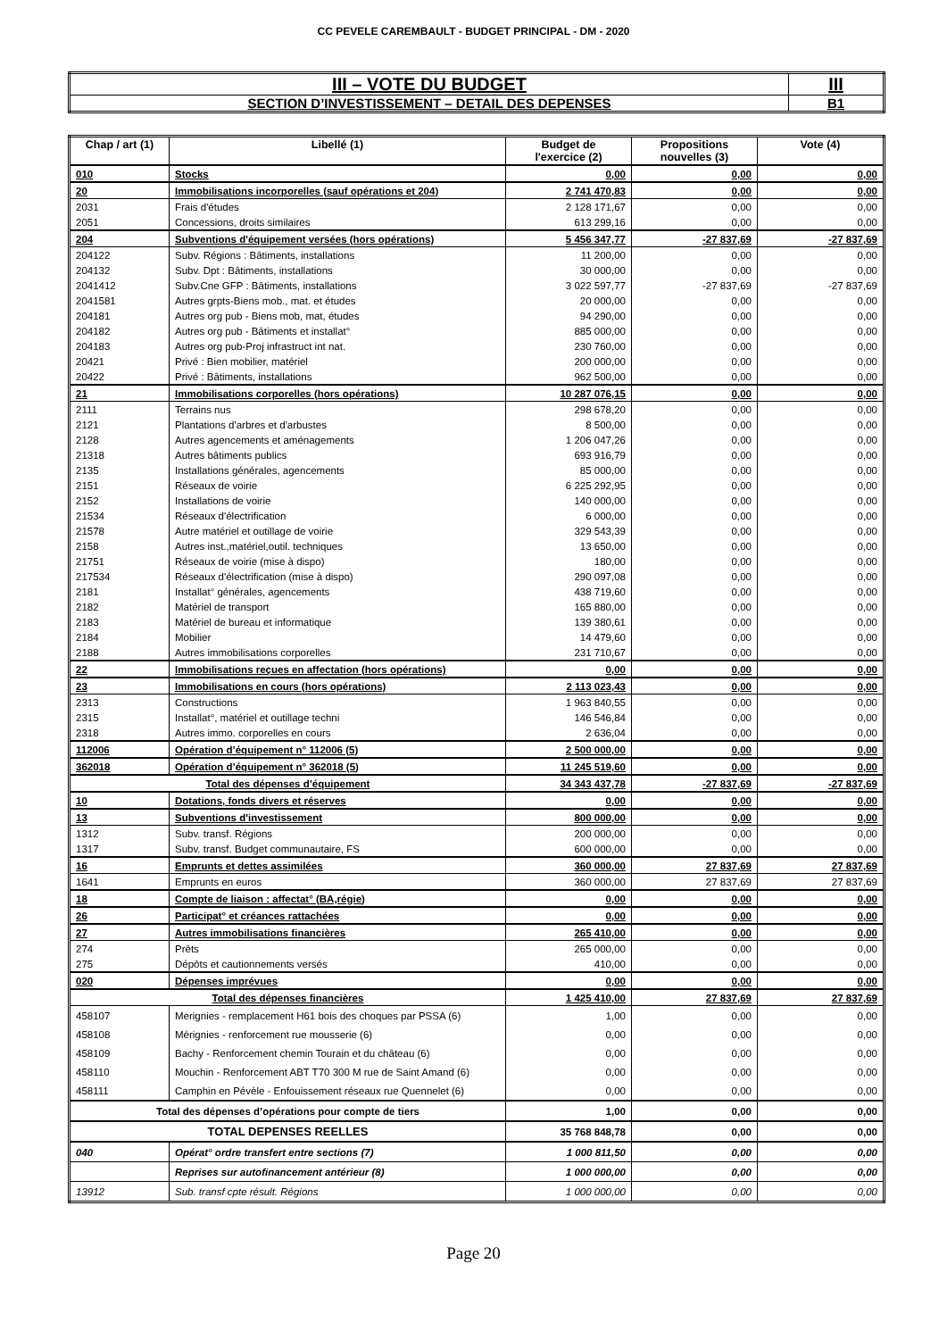CC PEVELE CAREMBAULT - BUDGET PRINCIPAL - DM - 2020
| III – VOTE DU BUDGET | III |
| SECTION D’INVESTISSEMENT – DETAIL DES DEPENSES | B1 |
| Chap / art (1) | Libellé (1) | Budget de l'exercice (2) | Propositions nouvelles (3) | Vote (4) |
| --- | --- | --- | --- | --- |
| 010 | Stocks | 0,00 | 0,00 | 0,00 |
| 20 | Immobilisations incorporelles (sauf opérations et 204) | 2 741 470,83 | 0,00 | 0,00 |
| 2031 | Frais d'études | 2 128 171,67 | 0,00 | 0,00 |
| 2051 | Concessions, droits similaires | 613 299,16 | 0,00 | 0,00 |
| 204 | Subventions d'équipement versées (hors opérations) | 5 456 347,77 | -27 837,69 | -27 837,69 |
| 204122 | Subv. Régions : Bâtiments, installations | 11 200,00 | 0,00 | 0,00 |
| 204132 | Subv. Dpt : Bâtiments, installations | 30 000,00 | 0,00 | 0,00 |
| 2041412 | Subv.Cne GFP : Bâtiments, installations | 3 022 597,77 | -27 837,69 | -27 837,69 |
| 2041581 | Autres grpts-Biens mob., mat. et études | 20 000,00 | 0,00 | 0,00 |
| 204181 | Autres org pub - Biens mob, mat, études | 94 290,00 | 0,00 | 0,00 |
| 204182 | Autres org pub - Bâtiments et installat° | 885 000,00 | 0,00 | 0,00 |
| 204183 | Autres org pub-Proj infrastruct int nat. | 230 760,00 | 0,00 | 0,00 |
| 20421 | Privé : Bien mobilier, matériel | 200 000,00 | 0,00 | 0,00 |
| 20422 | Privé : Bâtiments, installations | 962 500,00 | 0,00 | 0,00 |
| 21 | Immobilisations corporelles (hors opérations) | 10 287 076,15 | 0,00 | 0,00 |
| 2111 | Terrains nus | 298 678,20 | 0,00 | 0,00 |
| 2121 | Plantations d'arbres et d'arbustes | 8 500,00 | 0,00 | 0,00 |
| 2128 | Autres agencements et aménagements | 1 206 047,26 | 0,00 | 0,00 |
| 21318 | Autres bâtiments publics | 693 916,79 | 0,00 | 0,00 |
| 2135 | Installations générales, agencements | 85 000,00 | 0,00 | 0,00 |
| 2151 | Réseaux de voirie | 6 225 292,95 | 0,00 | 0,00 |
| 2152 | Installations de voirie | 140 000,00 | 0,00 | 0,00 |
| 21534 | Réseaux d'électrification | 6 000,00 | 0,00 | 0,00 |
| 21578 | Autre matériel et outillage de voirie | 329 543,39 | 0,00 | 0,00 |
| 2158 | Autres inst.,matériel,outil. techniques | 13 650,00 | 0,00 | 0,00 |
| 21751 | Réseaux de voirie (mise à dispo) | 180,00 | 0,00 | 0,00 |
| 217534 | Réseaux d'électrification (mise à dispo) | 290 097,08 | 0,00 | 0,00 |
| 2181 | Installat° générales, agencements | 438 719,60 | 0,00 | 0,00 |
| 2182 | Matériel de transport | 165 880,00 | 0,00 | 0,00 |
| 2183 | Matériel de bureau et informatique | 139 380,61 | 0,00 | 0,00 |
| 2184 | Mobilier | 14 479,60 | 0,00 | 0,00 |
| 2188 | Autres immobilisations corporelles | 231 710,67 | 0,00 | 0,00 |
| 22 | Immobilisations reçues en affectation (hors opérations) | 0,00 | 0,00 | 0,00 |
| 23 | Immobilisations en cours (hors opérations) | 2 113 023,43 | 0,00 | 0,00 |
| 2313 | Constructions | 1 963 840,55 | 0,00 | 0,00 |
| 2315 | Installat°, matériel et outillage techni | 146 546,84 | 0,00 | 0,00 |
| 2318 | Autres immo. corporelles en cours | 2 636,04 | 0,00 | 0,00 |
| 112006 | Opération d’équipement n° 112006 (5) | 2 500 000,00 | 0,00 | 0,00 |
| 362018 | Opération d’équipement n° 362018 (5) | 11 245 519,60 | 0,00 | 0,00 |
| Total des dépenses d’équipement | | 34 343 437,78 | -27 837,69 | -27 837,69 |
| 10 | Dotations, fonds divers et réserves | 0,00 | 0,00 | 0,00 |
| 13 | Subventions d'investissement | 800 000,00 | 0,00 | 0,00 |
| 1312 | Subv. transf. Régions | 200 000,00 | 0,00 | 0,00 |
| 1317 | Subv. transf. Budget communautaire, FS | 600 000,00 | 0,00 | 0,00 |
| 16 | Emprunts et dettes assimilées | 360 000,00 | 27 837,69 | 27 837,69 |
| 1641 | Emprunts en euros | 360 000,00 | 27 837,69 | 27 837,69 |
| 18 | Compte de liaison : affectat° (BA,régie) | 0,00 | 0,00 | 0,00 |
| 26 | Participat° et créances rattachées | 0,00 | 0,00 | 0,00 |
| 27 | Autres immobilisations financières | 265 410,00 | 0,00 | 0,00 |
| 274 | Prêts | 265 000,00 | 0,00 | 0,00 |
| 275 | Dépôts et cautionnements versés | 410,00 | 0,00 | 0,00 |
| 020 | Dépenses imprévues | 0,00 | 0,00 | 0,00 |
| Total des dépenses financières | | 1 425 410,00 | 27 837,69 | 27 837,69 |
| 458107 | Merignies - remplacement H61 bois des choques par PSSA (6) | 1,00 | 0,00 | 0,00 |
| 458108 | Mérignies - renforcement rue mousserie (6) | 0,00 | 0,00 | 0,00 |
| 458109 | Bachy - Renforcement chemin Tourain et du château (6) | 0,00 | 0,00 | 0,00 |
| 458110 | Mouchin - Renforcement ABT T70 300 M rue de Saint Amand (6) | 0,00 | 0,00 | 0,00 |
| 458111 | Camphin en Pévèle - Enfouissement réseaux rue Quennelet (6) | 0,00 | 0,00 | 0,00 |
| Total des dépenses d’opérations pour compte de tiers | | 1,00 | 0,00 | 0,00 |
| TOTAL DEPENSES REELLES | | 35 768 848,78 | 0,00 | 0,00 |
| 040 | Opérat° ordre transfert entre sections (7) | 1 000 811,50 | 0,00 | 0,00 |
| | Reprises sur autofinancement antérieur (8) | 1 000 000,00 | 0,00 | 0,00 |
| 13912 | Sub. transf cpte résult. Régions | 1 000 000,00 | 0,00 | 0,00 |
Page 20